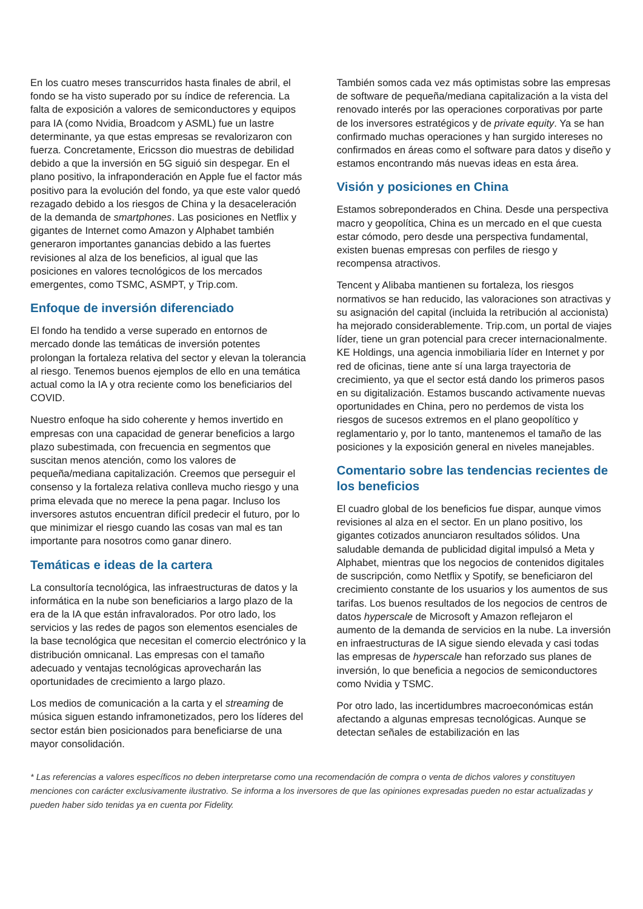En los cuatro meses transcurridos hasta finales de abril, el fondo se ha visto superado por su índice de referencia. La falta de exposición a valores de semiconductores y equipos para IA (como Nvidia, Broadcom y ASML) fue un lastre determinante, ya que estas empresas se revalorizaron con fuerza. Concretamente, Ericsson dio muestras de debilidad debido a que la inversión en 5G siguió sin despegar. En el plano positivo, la infraponderación en Apple fue el factor más positivo para la evolución del fondo, ya que este valor quedó rezagado debido a los riesgos de China y la desaceleración de la demanda de smartphones. Las posiciones en Netflix y gigantes de Internet como Amazon y Alphabet también generaron importantes ganancias debido a las fuertes revisiones al alza de los beneficios, al igual que las posiciones en valores tecnológicos de los mercados emergentes, como TSMC, ASMPT, y Trip.com.
Enfoque de inversión diferenciado
El fondo ha tendido a verse superado en entornos de mercado donde las temáticas de inversión potentes prolongan la fortaleza relativa del sector y elevan la tolerancia al riesgo. Tenemos buenos ejemplos de ello en una temática actual como la IA y otra reciente como los beneficiarios del COVID.
Nuestro enfoque ha sido coherente y hemos invertido en empresas con una capacidad de generar beneficios a largo plazo subestimada, con frecuencia en segmentos que suscitan menos atención, como los valores de pequeña/mediana capitalización. Creemos que perseguir el consenso y la fortaleza relativa conlleva mucho riesgo y una prima elevada que no merece la pena pagar. Incluso los inversores astutos encuentran difícil predecir el futuro, por lo que minimizar el riesgo cuando las cosas van mal es tan importante para nosotros como ganar dinero.
Temáticas e ideas de la cartera
La consultoría tecnológica, las infraestructuras de datos y la informática en la nube son beneficiarios a largo plazo de la era de la IA que están infravalorados. Por otro lado, los servicios y las redes de pagos son elementos esenciales de la base tecnológica que necesitan el comercio electrónico y la distribución omnicanal. Las empresas con el tamaño adecuado y ventajas tecnológicas aprovecharán las oportunidades de crecimiento a largo plazo.
Los medios de comunicación a la carta y el streaming de música siguen estando inframonetizados, pero los líderes del sector están bien posicionados para beneficiarse de una mayor consolidación.
También somos cada vez más optimistas sobre las empresas de software de pequeña/mediana capitalización a la vista del renovado interés por las operaciones corporativas por parte de los inversores estratégicos y de private equity. Ya se han confirmado muchas operaciones y han surgido intereses no confirmados en áreas como el software para datos y diseño y estamos encontrando más nuevas ideas en esta área.
Visión y posiciones en China
Estamos sobreponderados en China. Desde una perspectiva macro y geopolítica, China es un mercado en el que cuesta estar cómodo, pero desde una perspectiva fundamental, existen buenas empresas con perfiles de riesgo y recompensa atractivos.
Tencent y Alibaba mantienen su fortaleza, los riesgos normativos se han reducido, las valoraciones son atractivas y su asignación del capital (incluida la retribución al accionista) ha mejorado considerablemente. Trip.com, un portal de viajes líder, tiene un gran potencial para crecer internacionalmente. KE Holdings, una agencia inmobiliaria líder en Internet y por red de oficinas, tiene ante sí una larga trayectoria de crecimiento, ya que el sector está dando los primeros pasos en su digitalización. Estamos buscando activamente nuevas oportunidades en China, pero no perdemos de vista los riesgos de sucesos extremos en el plano geopolítico y reglamentario y, por lo tanto, mantenemos el tamaño de las posiciones y la exposición general en niveles manejables.
Comentario sobre las tendencias recientes de los beneficios
El cuadro global de los beneficios fue dispar, aunque vimos revisiones al alza en el sector. En un plano positivo, los gigantes cotizados anunciaron resultados sólidos. Una saludable demanda de publicidad digital impulsó a Meta y Alphabet, mientras que los negocios de contenidos digitales de suscripción, como Netflix y Spotify, se beneficiaron del crecimiento constante de los usuarios y los aumentos de sus tarifas. Los buenos resultados de los negocios de centros de datos hyperscale de Microsoft y Amazon reflejaron el aumento de la demanda de servicios en la nube. La inversión en infraestructuras de IA sigue siendo elevada y casi todas las empresas de hyperscale han reforzado sus planes de inversión, lo que beneficia a negocios de semiconductores como Nvidia y TSMC.
Por otro lado, las incertidumbres macroeconómicas están afectando a algunas empresas tecnológicas. Aunque se detectan señales de estabilización en las
* Las referencias a valores específicos no deben interpretarse como una recomendación de compra o venta de dichos valores y constituyen menciones con carácter exclusivamente ilustrativo. Se informa a los inversores de que las opiniones expresadas pueden no estar actualizadas y pueden haber sido tenidas ya en cuenta por Fidelity.